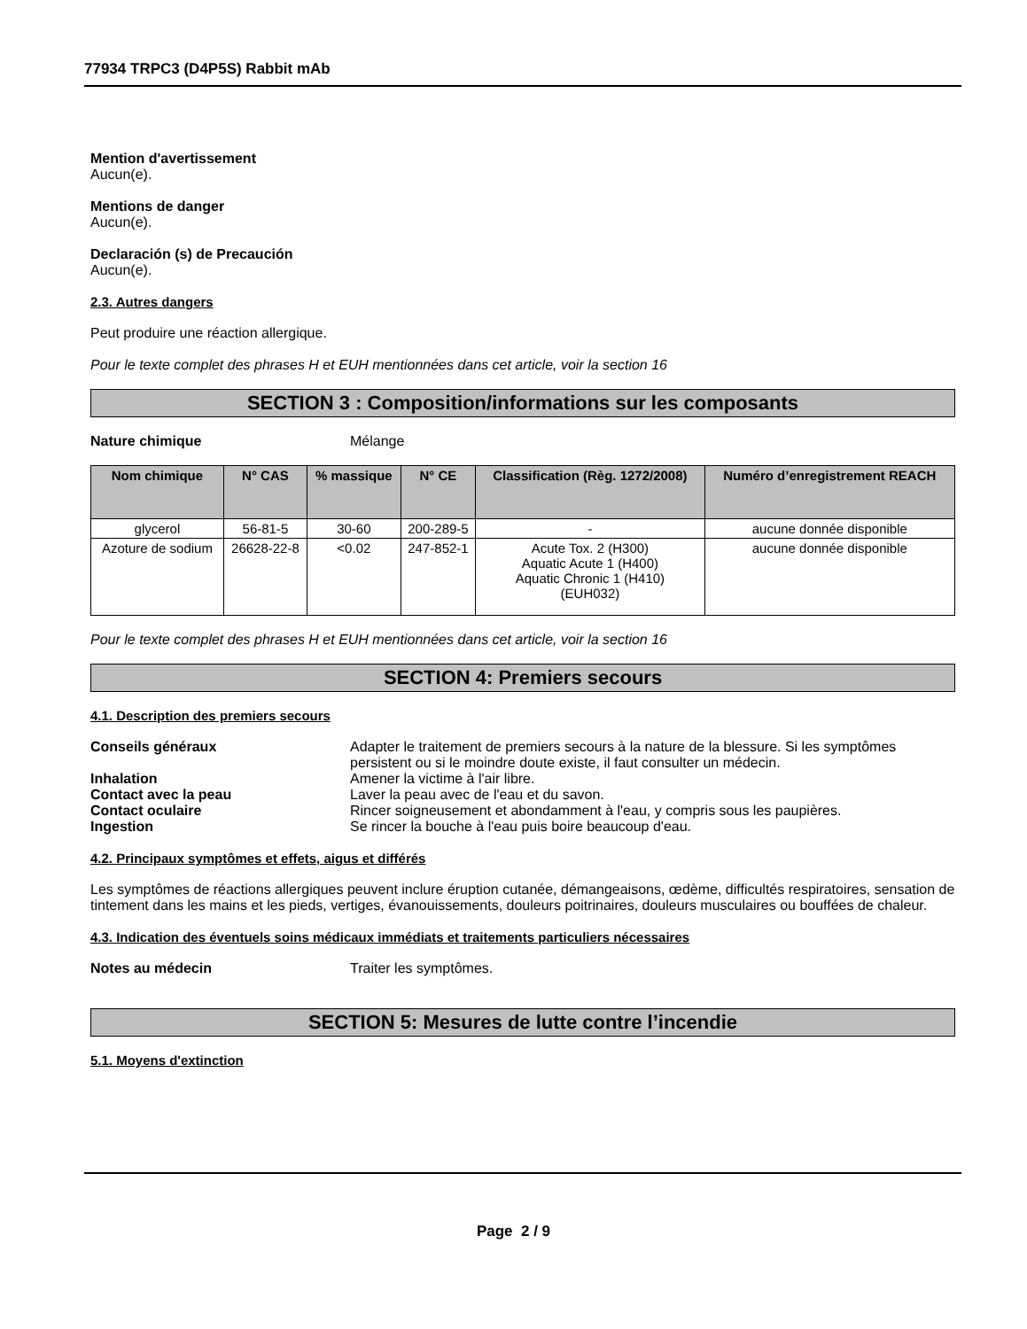77934 TRPC3 (D4P5S) Rabbit mAb
Mention d'avertissement
Aucun(e).
Mentions de danger
Aucun(e).
Declaración (s) de Precaución
Aucun(e).
2.3. Autres dangers
Peut produire une réaction allergique.
Pour le texte complet des phrases H et EUH mentionnées dans cet article, voir la section 16
SECTION 3 : Composition/informations sur les composants
Nature chimique Mélange
| Nom chimique | N° CAS | % massique | N° CE | Classification (Règ. 1272/2008) | Numéro d’enregistrement REACH |
| --- | --- | --- | --- | --- | --- |
| glycerol | 56-81-5 | 30-60 | 200-289-5 | - | aucune donnée disponible |
| Azoture de sodium | 26628-22-8 | <0.02 | 247-852-1 | Acute Tox. 2 (H300) Aquatic Acute 1 (H400) Aquatic Chronic 1 (H410) (EUH032) | aucune donnée disponible |
Pour le texte complet des phrases H et EUH mentionnées dans cet article, voir la section 16
SECTION 4: Premiers secours
4.1. Description des premiers secours
Conseils généraux Adapter le traitement de premiers secours à la nature de la blessure. Si les symptômes persistent ou si le moindre doute existe, il faut consulter un médecin.
Inhalation Amener la victime à l'air libre.
Contact avec la peau Laver la peau avec de l'eau et du savon.
Contact oculaire Rincer soigneusement et abondamment à l'eau, y compris sous les paupières.
Ingestion Se rincer la bouche à l'eau puis boire beaucoup d'eau.
4.2. Principaux symptômes et effets, aigus et différés
Les symptômes de réactions allergiques peuvent inclure éruption cutanée, démangeaisons, œdème, difficultés respiratoires, sensation de tintement dans les mains et les pieds, vertiges, évanouissements, douleurs poitrinaires, douleurs musculaires ou bouffées de chaleur.
4.3. Indication des éventuels soins médicaux immédiats et traitements particuliers nécessaires
Notes au médecin Traiter les symptômes.
SECTION 5: Mesures de lutte contre l’incendie
5.1. Moyens d'extinction
Page 2 / 9